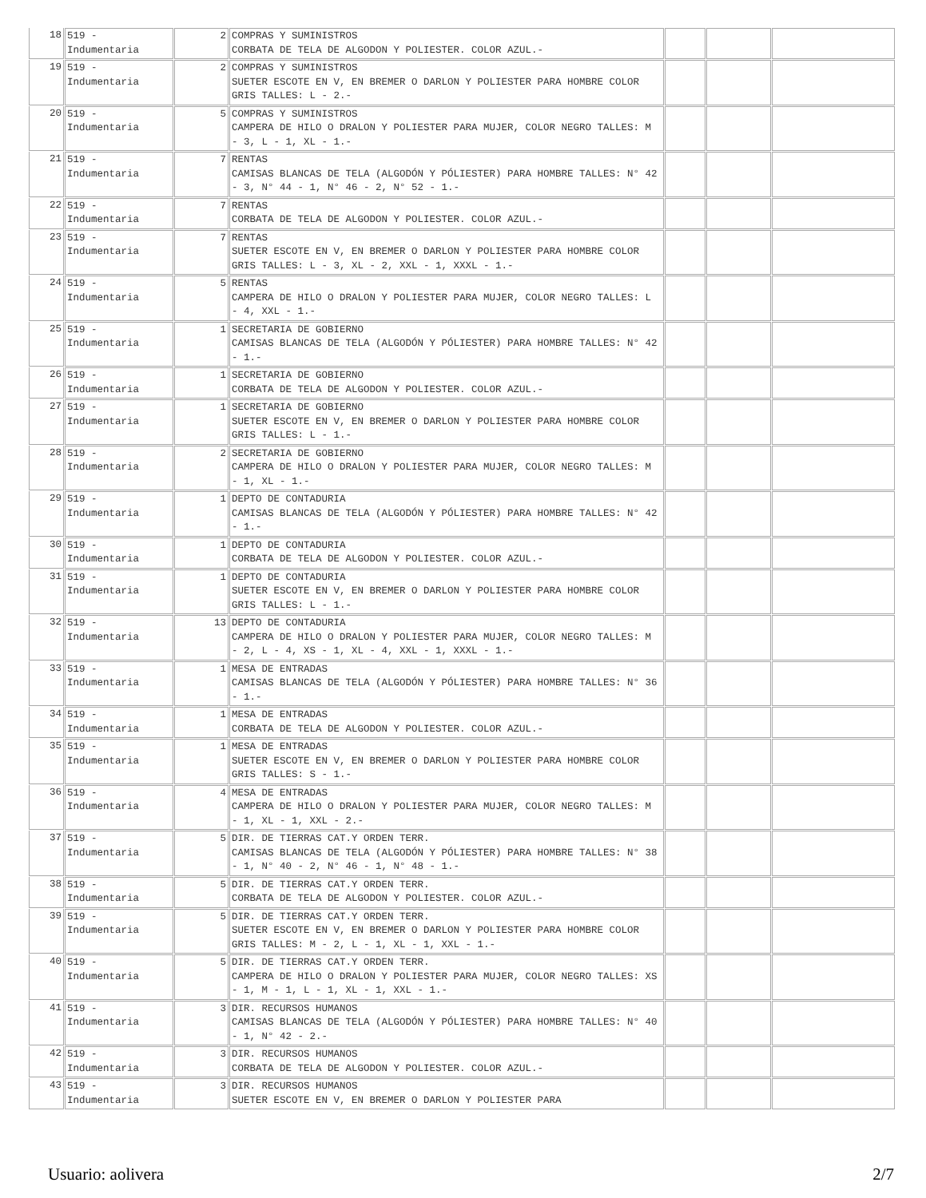| 18 | 519 - Indumentaria | 2 | COMPRAS Y SUMINISTROS CORBATA DE TELA DE ALGODON Y POLIESTER. COLOR AZUL.- | | | |
| 19 | 519 - Indumentaria | 2 | COMPRAS Y SUMINISTROS SUETER ESCOTE EN V, EN BREMER O DARLON Y POLIESTER PARA HOMBRE COLOR GRIS TALLES: L - 2.- | | | |
| 20 | 519 - Indumentaria | 5 | COMPRAS Y SUMINISTROS CAMPERA DE HILO O DRALON Y POLIESTER PARA MUJER, COLOR NEGRO TALLES: M - 3, L - 1, XL - 1.- | | | |
| 21 | 519 - Indumentaria | 7 | RENTAS CAMISAS BLANCAS DE TELA (ALGODÓN Y PÓLIESTER) PARA HOMBRE TALLES: N° 42 - 3, N° 44 - 1, N° 46 - 2, N° 52 - 1.- | | | |
| 22 | 519 - Indumentaria | 7 | RENTAS CORBATA DE TELA DE ALGODON Y POLIESTER. COLOR AZUL.- | | | |
| 23 | 519 - Indumentaria | 7 | RENTAS SUETER ESCOTE EN V, EN BREMER O DARLON Y POLIESTER PARA HOMBRE COLOR GRIS TALLES: L - 3, XL - 2, XXL - 1, XXXL - 1.- | | | |
| 24 | 519 - Indumentaria | 5 | RENTAS CAMPERA DE HILO O DRALON Y POLIESTER PARA MUJER, COLOR NEGRO TALLES: L - 4, XXL - 1.- | | | |
| 25 | 519 - Indumentaria | 1 | SECRETARIA DE GOBIERNO CAMISAS BLANCAS DE TELA (ALGODÓN Y PÓLIESTER) PARA HOMBRE TALLES: N° 42 - 1.- | | | |
| 26 | 519 - Indumentaria | 1 | SECRETARIA DE GOBIERNO CORBATA DE TELA DE ALGODON Y POLIESTER. COLOR AZUL.- | | | |
| 27 | 519 - Indumentaria | 1 | SECRETARIA DE GOBIERNO SUETER ESCOTE EN V, EN BREMER O DARLON Y POLIESTER PARA HOMBRE COLOR GRIS TALLES: L - 1.- | | | |
| 28 | 519 - Indumentaria | 2 | SECRETARIA DE GOBIERNO CAMPERA DE HILO O DRALON Y POLIESTER PARA MUJER, COLOR NEGRO TALLES: M - 1, XL - 1.- | | | |
| 29 | 519 - Indumentaria | 1 | DEPTO DE CONTADURIA CAMISAS BLANCAS DE TELA (ALGODÓN Y PÓLIESTER) PARA HOMBRE TALLES: N° 42 - 1.- | | | |
| 30 | 519 - Indumentaria | 1 | DEPTO DE CONTADURIA CORBATA DE TELA DE ALGODON Y POLIESTER. COLOR AZUL.- | | | |
| 31 | 519 - Indumentaria | 1 | DEPTO DE CONTADURIA SUETER ESCOTE EN V, EN BREMER O DARLON Y POLIESTER PARA HOMBRE COLOR GRIS TALLES: L - 1.- | | | |
| 32 | 519 - Indumentaria | 13 | DEPTO DE CONTADURIA CAMPERA DE HILO O DRALON Y POLIESTER PARA MUJER, COLOR NEGRO TALLES: M - 2, L - 4, XS - 1, XL - 4, XXL - 1, XXXL - 1.- | | | |
| 33 | 519 - Indumentaria | 1 | MESA DE ENTRADAS CAMISAS BLANCAS DE TELA (ALGODÓN Y PÓLIESTER) PARA HOMBRE TALLES: N° 36 - 1.- | | | |
| 34 | 519 - Indumentaria | 1 | MESA DE ENTRADAS CORBATA DE TELA DE ALGODON Y POLIESTER. COLOR AZUL.- | | | |
| 35 | 519 - Indumentaria | 1 | MESA DE ENTRADAS SUETER ESCOTE EN V, EN BREMER O DARLON Y POLIESTER PARA HOMBRE COLOR GRIS TALLES: S - 1.- | | | |
| 36 | 519 - Indumentaria | 4 | MESA DE ENTRADAS CAMPERA DE HILO O DRALON Y POLIESTER PARA MUJER, COLOR NEGRO TALLES: M - 1, XL - 1, XXL - 2.- | | | |
| 37 | 519 - Indumentaria | 5 | DIR. DE TIERRAS CAT.Y ORDEN TERR. CAMISAS BLANCAS DE TELA (ALGODÓN Y PÓLIESTER) PARA HOMBRE TALLES: N° 38 - 1, N° 40 - 2, N° 46 - 1, N° 48 - 1.- | | | |
| 38 | 519 - Indumentaria | 5 | DIR. DE TIERRAS CAT.Y ORDEN TERR. CORBATA DE TELA DE ALGODON Y POLIESTER. COLOR AZUL.- | | | |
| 39 | 519 - Indumentaria | 5 | DIR. DE TIERRAS CAT.Y ORDEN TERR. SUETER ESCOTE EN V, EN BREMER O DARLON Y POLIESTER PARA HOMBRE COLOR GRIS TALLES: M - 2, L - 1, XL - 1, XXL - 1.- | | | |
| 40 | 519 - Indumentaria | 5 | DIR. DE TIERRAS CAT.Y ORDEN TERR. CAMPERA DE HILO O DRALON Y POLIESTER PARA MUJER, COLOR NEGRO TALLES: XS - 1, M - 1, L - 1, XL - 1, XXL - 1.- | | | |
| 41 | 519 - Indumentaria | 3 | DIR. RECURSOS HUMANOS CAMISAS BLANCAS DE TELA (ALGODÓN Y PÓLIESTER) PARA HOMBRE TALLES: N° 40 - 1, N° 42 - 2.- | | | |
| 42 | 519 - Indumentaria | 3 | DIR. RECURSOS HUMANOS CORBATA DE TELA DE ALGODON Y POLIESTER. COLOR AZUL.- | | | |
| 43 | 519 - Indumentaria | 3 | DIR. RECURSOS HUMANOS SUETER ESCOTE EN V, EN BREMER O DARLON Y POLIESTER PARA | | | |
Usuario: aolivera 2/7